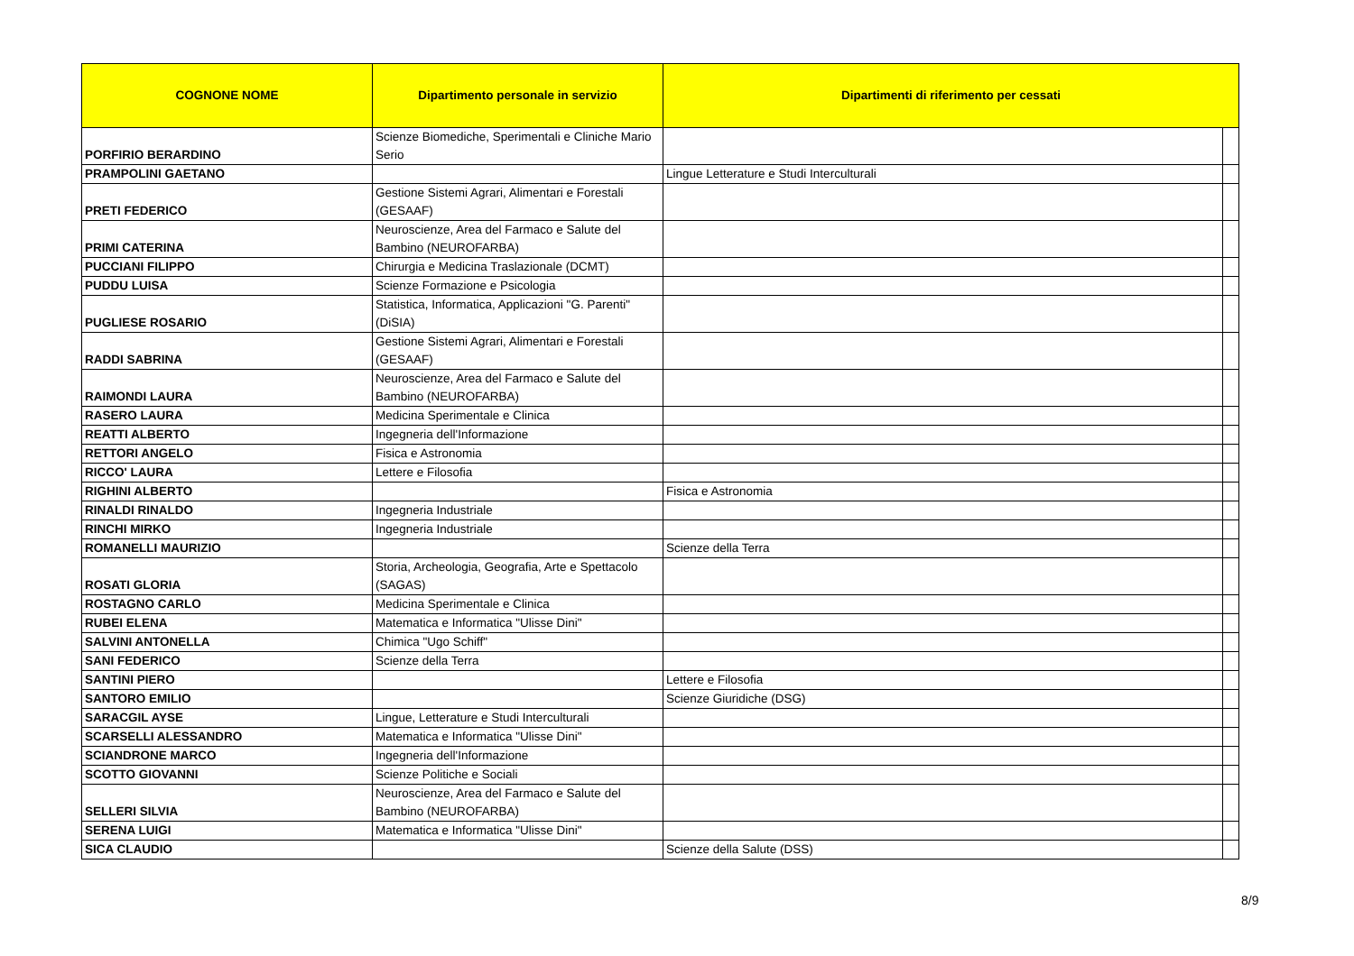| COGNONE NOME | Dipartimento personale in servizio | Dipartimenti di riferimento per cessati | |
| --- | --- | --- | --- |
| PORFIRIO BERARDINO | Scienze Biomediche, Sperimentali e Cliniche Mario Serio | | |
| PRAMPOLINI GAETANO | | Lingue Letterature e Studi Interculturali | |
| PRETI FEDERICO | Gestione Sistemi Agrari, Alimentari e Forestali (GESAAF) | | |
| PRIMI CATERINA | Neuroscienze, Area del Farmaco e Salute del Bambino (NEUROFARBA) | | |
| PUCCIANI FILIPPO | Chirurgia e Medicina Traslazionale (DCMT) | | |
| PUDDU LUISA | Scienze Formazione e Psicologia | | |
| PUGLIESE ROSARIO | Statistica, Informatica, Applicazioni "G. Parenti" (DiSIA) | | |
| RADDI SABRINA | Gestione Sistemi Agrari, Alimentari e Forestali (GESAAF) | | |
| RAIMONDI LAURA | Neuroscienze, Area del Farmaco e Salute del Bambino (NEUROFARBA) | | |
| RASERO LAURA | Medicina Sperimentale e Clinica | | |
| REATTI ALBERTO | Ingegneria dell'Informazione | | |
| RETTORI ANGELO | Fisica e Astronomia | | |
| RICCO' LAURA | Lettere e Filosofia | | |
| RIGHINI ALBERTO | | Fisica e Astronomia | |
| RINALDI RINALDO | Ingegneria Industriale | | |
| RINCHI MIRKO | Ingegneria Industriale | | |
| ROMANELLI MAURIZIO | | Scienze della Terra | |
| ROSATI GLORIA | Storia, Archeologia, Geografia, Arte e Spettacolo (SAGAS) | | |
| ROSTAGNO CARLO | Medicina Sperimentale e Clinica | | |
| RUBEI ELENA | Matematica e Informatica "Ulisse Dini" | | |
| SALVINI ANTONELLA | Chimica "Ugo Schiff" | | |
| SANI FEDERICO | Scienze della Terra | | |
| SANTINI PIERO | | Lettere e Filosofia | |
| SANTORO EMILIO | | Scienze Giuridiche (DSG) | |
| SARACGIL AYSE | Lingue, Letterature e Studi Interculturali | | |
| SCARSELLI ALESSANDRO | Matematica e Informatica "Ulisse Dini" | | |
| SCIANDRONE MARCO | Ingegneria dell'Informazione | | |
| SCOTTO GIOVANNI | Scienze Politiche e Sociali | | |
| SELLERI SILVIA | Neuroscienze, Area del Farmaco e Salute del Bambino (NEUROFARBA) | | |
| SERENA LUIGI | Matematica e Informatica "Ulisse Dini" | | |
| SICA CLAUDIO | | Scienze della Salute (DSS) | |
8/9